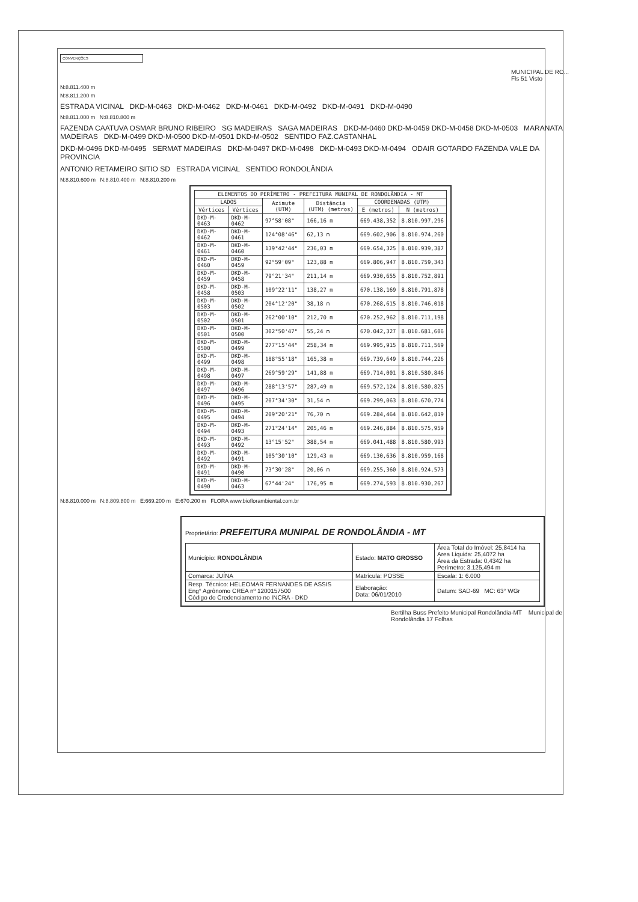CONVENÇÕES
MUNICIPAL DE RO... Fls 51 Visto
N:8.811.400 m
N:8.811.200 m
ESTRADA VICINAL DKD-M-0463 DKD-M-0462 DKD-M-0461 DKD-M-0492 DKD-M-0491 DKD-M-0490
N:8.811.000 m N:8.810.800 m
FAZENDA CAATUVA OSMAR BRUNO RIBEIRO SG MADEIRAS SAGA MADEIRAS DKD-M-0460 DKD-M-0459 DKD-M-0458 DKD-M-0503 MARANATA MADEIRAS DKD-M-0499 DKD-M-0500 DKD-M-0501 DKD-M-0502 SENTIDO FAZ.CASTANHAL
DKD-M-0496 DKD-M-0495 SERMAT MADEIRAS DKD-M-0497 DKD-M-0498 DKD-M-0493 DKD-M-0494 ODAIR GOTARDO FAZENDA VALE DA PROVINCIA
ANTONIO RETAMEIRO SITIO SD ESTRADA VICINAL SENTIDO RONDOLÂNDIA
N:8.810.600 m N:8.810.400 m N:8.810.200 m
| ELEMENTOS DO PERÍMETRO - PREFEITURA MUNIPAL DE RONDOLÂNDIA - MT | | | | | |
| --- | --- | --- | --- | --- | --- |
| LADOS | | Azimute (UTM) | Distância (UTM) (metros) | COORDENADAS (UTM) | |
| Vértices | Vértices | | | E (metros) | N (metros) |
| DKD-M-0463 | DKD-M-0462 | 97°58'08" | 166,16 m | 669.438,352 | 8.810.997,296 |
| DKD-M-0462 | DKD-M-0461 | 124°08'46" | 62,13 m | 669.602,906 | 8.810.974,260 |
| DKD-M-0461 | DKD-M-0460 | 139°42'44" | 236,03 m | 669.654,325 | 8.810.939,387 |
| DKD-M-0460 | DKD-M-0459 | 92°59'09" | 123,88 m | 669.806,947 | 8.810.759,343 |
| DKD-M-0459 | DKD-M-0458 | 79°21'34" | 211,14 m | 669.930,655 | 8.810.752,891 |
| DKD-M-0458 | DKD-M-0503 | 109°22'11" | 138,27 m | 670.138,169 | 8.810.791,878 |
| DKD-M-0503 | DKD-M-0502 | 204°12'20" | 38,18 m | 670.268,615 | 8.810.746,018 |
| DKD-M-0502 | DKD-M-0501 | 262°00'10" | 212,70 m | 670.252,962 | 8.810.711,198 |
| DKD-M-0501 | DKD-M-0500 | 302°50'47" | 55,24 m | 670.042,327 | 8.810.681,606 |
| DKD-M-0500 | DKD-M-0499 | 277°15'44" | 258,34 m | 669.995,915 | 8.810.711,569 |
| DKD-M-0499 | DKD-M-0498 | 188°55'18" | 165,38 m | 669.739,649 | 8.810.744,226 |
| DKD-M-0498 | DKD-M-0497 | 269°59'29" | 141,88 m | 669.714,001 | 8.810.580,846 |
| DKD-M-0497 | DKD-M-0496 | 288°13'57" | 287,49 m | 669.572,124 | 8.810.580,825 |
| DKD-M-0496 | DKD-M-0495 | 207°34'30" | 31,54 m | 669.299,063 | 8.810.670,774 |
| DKD-M-0495 | DKD-M-0494 | 209°20'21" | 76,70 m | 669.284,464 | 8.810.642,819 |
| DKD-M-0494 | DKD-M-0493 | 271°24'14" | 205,46 m | 669.246,884 | 8.810.575,959 |
| DKD-M-0493 | DKD-M-0492 | 13°15'52" | 388,54 m | 669.041,488 | 8.810.580,993 |
| DKD-M-0492 | DKD-M-0491 | 105°30'10" | 129,43 m | 669.130,636 | 8.810.959,168 |
| DKD-M-0491 | DKD-M-0490 | 73°30'28" | 20,06 m | 669.255,360 | 8.810.924,573 |
| DKD-M-0490 | DKD-M-0463 | 67°44'24" | 176,95 m | 669.274,593 | 8.810.930,267 |
N:8.810.000 m N:8.809.800 m E:669.200 m E:670.200 m FLORA www.bioflorambiental.com.br
Proprietário: PREFEITURA MUNIPAL DE RONDOLÂNDIA - MT
| Município: RONDOLÂNDIA | Estado: MATO GROSSO | Área Total do Imóvel: 25,8414 ha Area Liquida: 25,4072 ha Área da Estrada: 0,4342 ha Perímetro: 3.125,494 m |
| Comarca: JUÍNA | Matrícula: POSSE | Escala: 1: 6.000 |
| Resp. Técnico: HELEOMAR FERNANDES DE ASSIS Eng° Agrônomo CREA nº 1200157500 Código do Credenciamento no INCRA - DKD | Elaboração: Data: 06/01/2010 | Datum: SAD-69 MC: 63° WGr |
Bertilha Buss Prefeito Municipal Rondolândia-MT Municipal de Rondolândia 17 Folhas